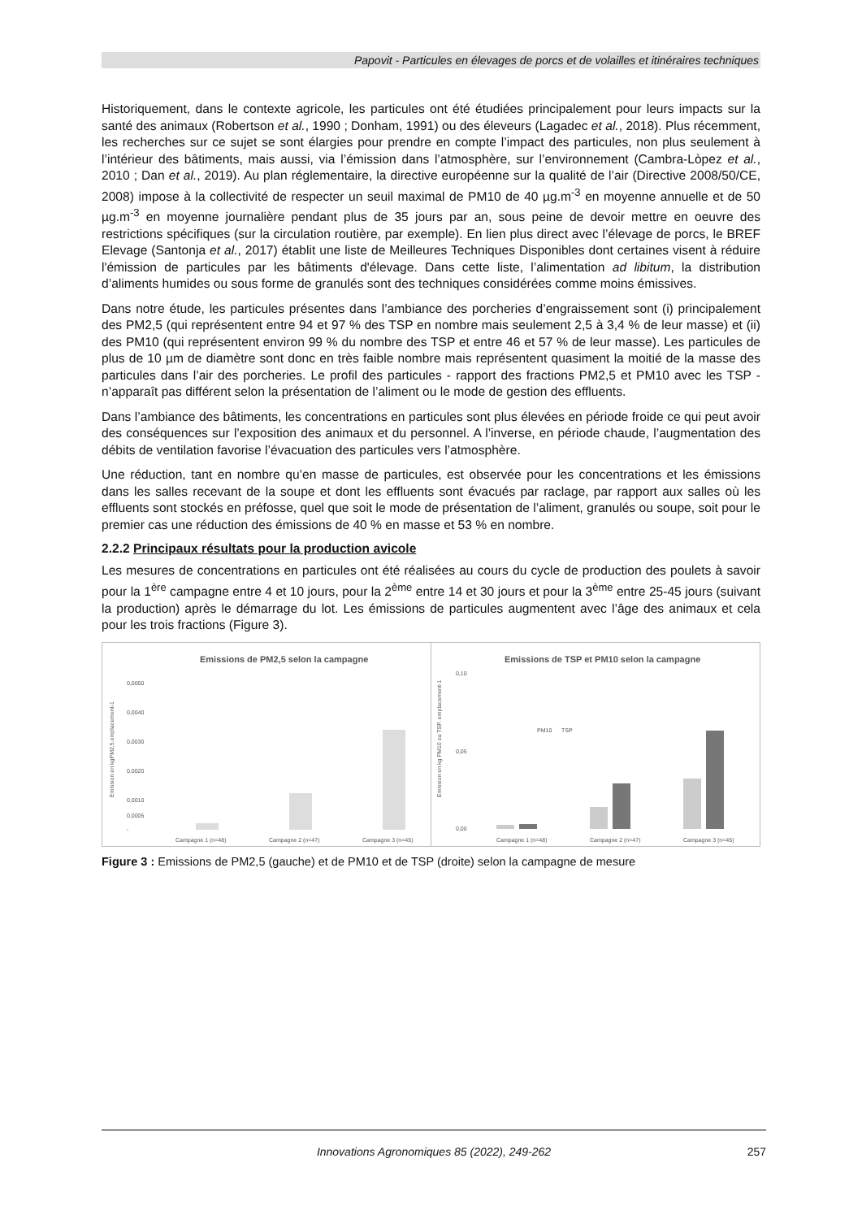Papovit - Particules en élevages de porcs et de volailles et itinéraires techniques
Historiquement, dans le contexte agricole, les particules ont été étudiées principalement pour leurs impacts sur la santé des animaux (Robertson et al., 1990 ; Donham, 1991) ou des éleveurs (Lagadec et al., 2018). Plus récemment, les recherches sur ce sujet se sont élargies pour prendre en compte l’impact des particules, non plus seulement à l’intérieur des bâtiments, mais aussi, via l’émission dans l’atmosphère, sur l’environnement (Cambra-Lòpez et al., 2010 ; Dan et al., 2019). Au plan réglementaire, la directive européenne sur la qualité de l’air (Directive 2008/50/CE, 2008) impose à la collectivité de respecter un seuil maximal de PM10 de 40 µg.m<sup>-3</sup> en moyenne annuelle et de 50 µg.m<sup>-3</sup> en moyenne journalière pendant plus de 35 jours par an, sous peine de devoir mettre en oeuvre des restrictions spécifiques (sur la circulation routière, par exemple). En lien plus direct avec l’élevage de porcs, le BREF Elevage (Santonja et al., 2017) établit une liste de Meilleures Techniques Disponibles dont certaines visent à réduire l'émission de particules par les bâtiments d'élevage. Dans cette liste, l’alimentation ad libitum, la distribution d’aliments humides ou sous forme de granulés sont des techniques considérées comme moins émissives.
Dans notre étude, les particules présentes dans l’ambiance des porcheries d’engraissement sont (i) principalement des PM2,5 (qui représentent entre 94 et 97 % des TSP en nombre mais seulement 2,5 à 3,4 % de leur masse) et (ii) des PM10 (qui représentent environ 99 % du nombre des TSP et entre 46 et 57 % de leur masse). Les particules de plus de 10 µm de diamètre sont donc en très faible nombre mais représentent quasiment la moitié de la masse des particules dans l’air des porcheries. Le profil des particules - rapport des fractions PM2,5 et PM10 avec les TSP - n’apparaît pas différent selon la présentation de l’aliment ou le mode de gestion des effluents.
Dans l’ambiance des bâtiments, les concentrations en particules sont plus élevées en période froide ce qui peut avoir des conséquences sur l’exposition des animaux et du personnel. A l’inverse, en période chaude, l’augmentation des débits de ventilation favorise l’évacuation des particules vers l’atmosphère.
Une réduction, tant en nombre qu’en masse de particules, est observée pour les concentrations et les émissions dans les salles recevant de la soupe et dont les effluents sont évacués par raclage, par rapport aux salles où les effluents sont stockés en préfosse, quel que soit le mode de présentation de l’aliment, granulés ou soupe, soit pour le premier cas une réduction des émissions de 40 % en masse et 53 % en nombre.
2.2.2 Principaux résultats pour la production avicole
Les mesures de concentrations en particules ont été réalisées au cours du cycle de production des poulets à savoir pour la 1<sup>ère</sup> campagne entre 4 et 10 jours, pour la 2<sup>ème</sup> entre 14 et 30 jours et pour la 3<sup>ème</sup> entre 25-45 jours (suivant la production) après le démarrage du lot. Les émissions de particules augmentent avec l’âge des animaux et cela pour les trois fractions (Figure 3).
Emissions de PM2,5 selon la campagne
Emission en kgPM2,5.emplacement-1
0,0050
0,0040
0,0030
0,0020
0,0010
0,0005
-
Campagne 1 (n=48)
Campagne 2 (n=47)
Campagne 3 (n=45)
Emissions de TSP et PM10 selon la campagne
Emission en kg PM10 ou TSP. emplacement-1
0,10
0,05
0,00
PM10
TSP
Campagne 1 (n=48)
Campagne 2 (n=47)
Campagne 3 (n=45)
Figure 3 : Emissions de PM2,5 (gauche) et de PM10 et de TSP (droite) selon la campagne de mesure
Innovations Agronomiques 85 (2022), 249-262 257